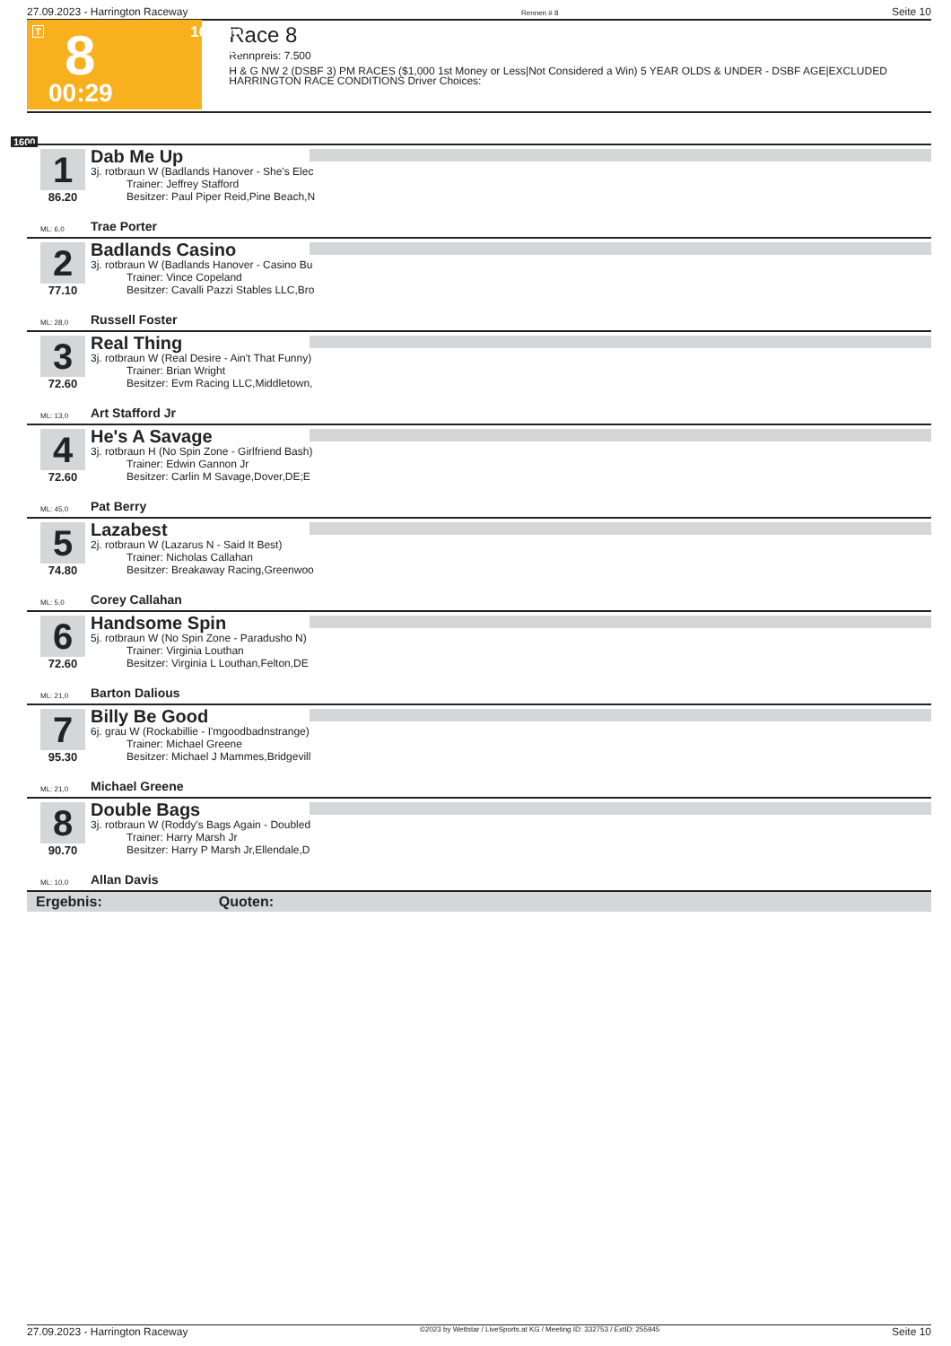27.09.2023 - Harrington Raceway Rennen # 8 Seite 10
T 8 1600 m 7.500
00:29
Race 8
Rennpreis: 7.500
H & G NW 2 (DSBF 3) PM RACES ($1,000 1st Money or Less|Not Considered a Win) 5 YEAR OLDS & UNDER - DSBF AGE|EXCLUDED HARRINGTON RACE CONDITIONS Driver Choices:
1600
1
86.20
Dab Me Up
3j. rotbraun W (Badlands Hanover - She's Elec
Trainer: Jeffrey Stafford
Besitzer: Paul Piper Reid,Pine Beach,N
ML: 6,0 Trae Porter
2
77.10
Badlands Casino
3j. rotbraun W (Badlands Hanover - Casino Bu
Trainer: Vince Copeland
Besitzer: Cavalli Pazzi Stables LLC,Bro
ML: 28,0 Russell Foster
3
72.60
Real Thing
3j. rotbraun W (Real Desire - Ain't That Funny)
Trainer: Brian Wright
Besitzer: Evm Racing LLC,Middletown,
ML: 13,0 Art Stafford Jr
4
72.60
He's A Savage
3j. rotbraun H (No Spin Zone - Girlfriend Bash)
Trainer: Edwin Gannon Jr
Besitzer: Carlin M Savage,Dover,DE;E
ML: 45,0 Pat Berry
5
74.80
Lazabest
2j. rotbraun W (Lazarus N - Said It Best)
Trainer: Nicholas Callahan
Besitzer: Breakaway Racing,Greenwoo
ML: 5,0 Corey Callahan
6
72.60
Handsome Spin
5j. rotbraun W (No Spin Zone - Paradusho N)
Trainer: Virginia Louthan
Besitzer: Virginia L Louthan,Felton,DE
ML: 21,0 Barton Dalious
7
95.30
Billy Be Good
6j. grau W (Rockabillie - I'mgoodbadnstrange)
Trainer: Michael Greene
Besitzer: Michael J Mammes,Bridgevill
ML: 21,0 Michael Greene
8
90.70
Double Bags
3j. rotbraun W (Roddy's Bags Again - Doubled
Trainer: Harry Marsh Jr
Besitzer: Harry P Marsh Jr,Ellendale,D
ML: 10,0 Allan Davis
Ergebnis: Quoten:
27.09.2023 - Harrington Raceway ©2023 by Wettstar / LiveSports.at KG / Meeting ID: 332753 / ExtID: 255945 Seite 10